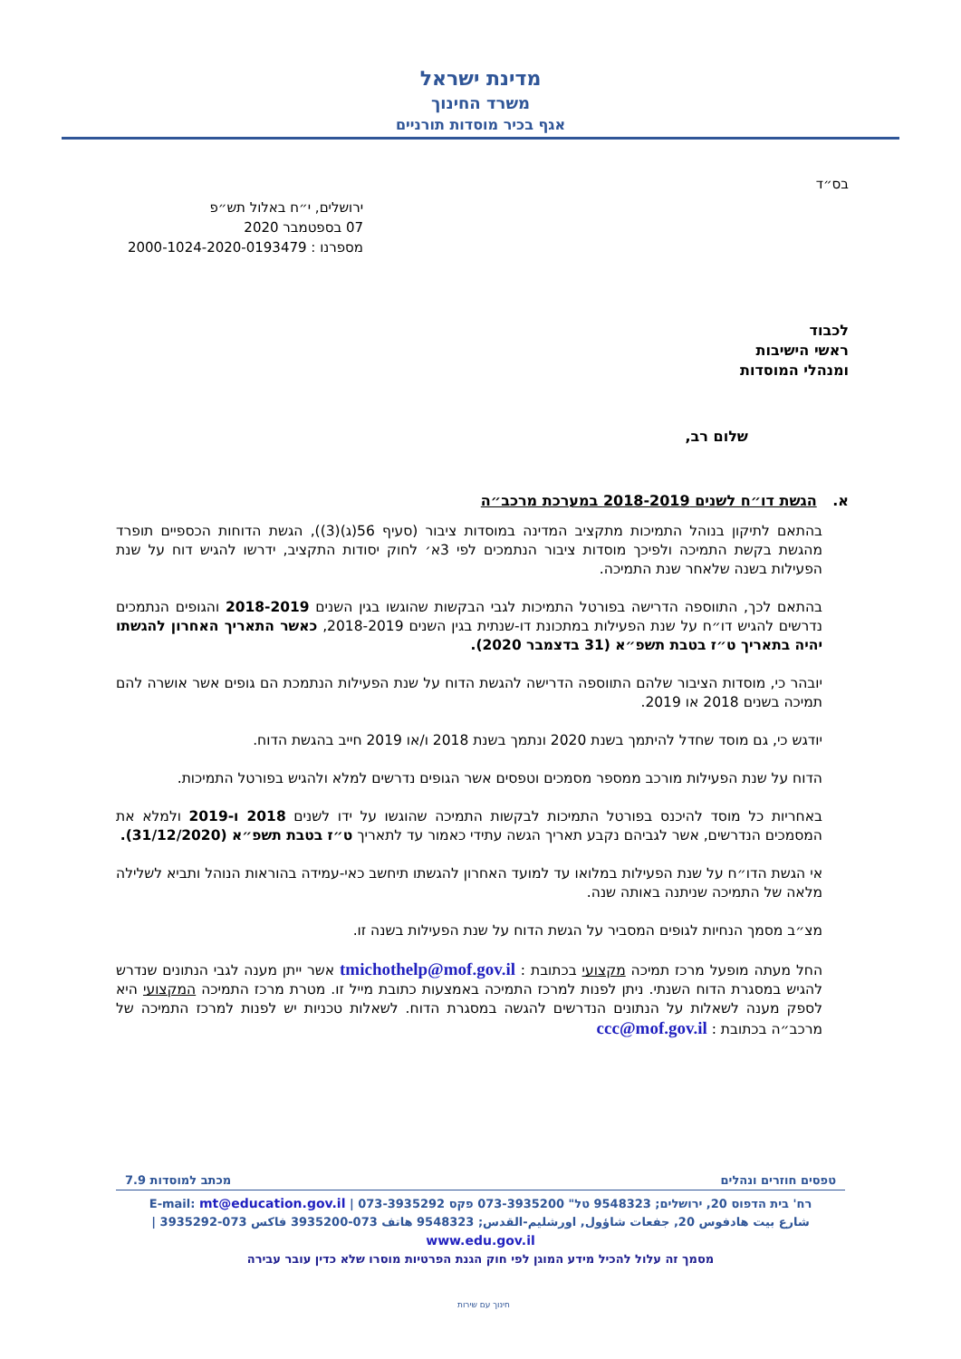מדינת ישראל
משרד החינוך
אגף בכיר מוסדות תורניים
בס״ד
ירושלים, י״ח באלול תש״פ
07 בספטמבר 2020
מספרנו : 2000-1024-2020-0193479
לכבוד
ראשי הישיבות
ומנהלי המוסדות
שלום רב,
א. הגשת דו״ח לשנים 2018-2019 במערכת מרכב״ה
בהתאם לתיקון בנוהל התמיכות מתקציב המדינה במוסדות ציבור (סעיף 56(ג)(3)), הגשת הדוחות הכספיים תופרד מהגשת בקשת התמיכה ולפיכך מוסדות ציבור הנתמכים לפי 3א׳ לחוק יסודות התקציב, ידרשו להגיש דוח על שנת הפעילות בשנה שלאחר שנת התמיכה.
בהתאם לכך, התווספה הדרישה בפורטל התמיכות לגבי הבקשות שהוגשו בגין השנים 2018-2019 והגופים הנתמכים נדרשים להגיש דו״ח על שנת הפעילות במתכונת דו-שנתית בגין השנים 2018-2019, כאשר התאריך האחרון להגשתו יהיה בתאריך ט״ז בטבת תשפ״א (31 בדצמבר 2020).
יובהר כי, מוסדות הציבור שלהם התווספה הדרישה להגשת הדוח על שנת הפעילות הנתמכת הם גופים אשר אושרה להם תמיכה בשנים 2018 או 2019.
יודגש כי, גם מוסד שחדל להיתמך בשנת 2020 ונתמך בשנת 2018 ו/או 2019 חייב בהגשת הדוח.
הדוח על שנת הפעילות מורכב ממספר מסמכים וטפסים אשר הגופים נדרשים למלא ולהגיש בפורטל התמיכות.
באחריות כל מוסד להיכנס בפורטל התמיכות לבקשות התמיכה שהוגשו על ידו לשנים 2018 ו-2019 ולמלא את המסמכים הנדרשים, אשר לגביהם נקבע תאריך הגשה עתידי כאמור עד לתאריך ט״ז בטבת תשפ״א (31/12/2020).
אי הגשת הדו״ח על שנת הפעילות במלואו עד למועד האחרון להגשתו תיחשב כאי-עמידה בהוראות הנוהל ותביא לשלילה מלאה של התמיכה שניתנה באותה שנה.
מצ״ב מסמך הנחיות לגופים המסביר על הגשת הדוח על שנת הפעילות בשנה זו.
החל מעתה מופעל מרכז תמיכה מקצועי בכתובת : tmichothelp@mof.gov.il אשר ייתן מענה לגבי הנתונים שנדרש להגיש במסגרת הדוח השנתי. ניתן לפנות למרכז התמיכה באמצעות כתובת מייל זו. מטרת מרכז התמיכה המקצועי היא לספק מענה לשאלות על הנתונים הנדרשים להגשה במסגרת הדוח. לשאלות טכניות יש לפנות למרכז התמיכה של מרכב״ה בכתובת : ccc@mof.gov.il
טפסים חוזרים ונהלים מכתב למוסדות 7.9
רח' בית הדפוס 20, ירושלים; 9548323 טל" 073-3935200 פקס 073-3935292 | E-mail: mt@education.gov.il
شارع بيت هادفوس 20, جفعات شاؤول, اورشليم-القدس; 9548323 هاتف 073-3935200 فاكس 073-3935292 | www.edu.gov.il
מסמך זה עלול להכיל מידע המוגן לפי חוק הגנת הפרטיות מוסרו שלא כדין עובר עבירה
חינוך עם שירות